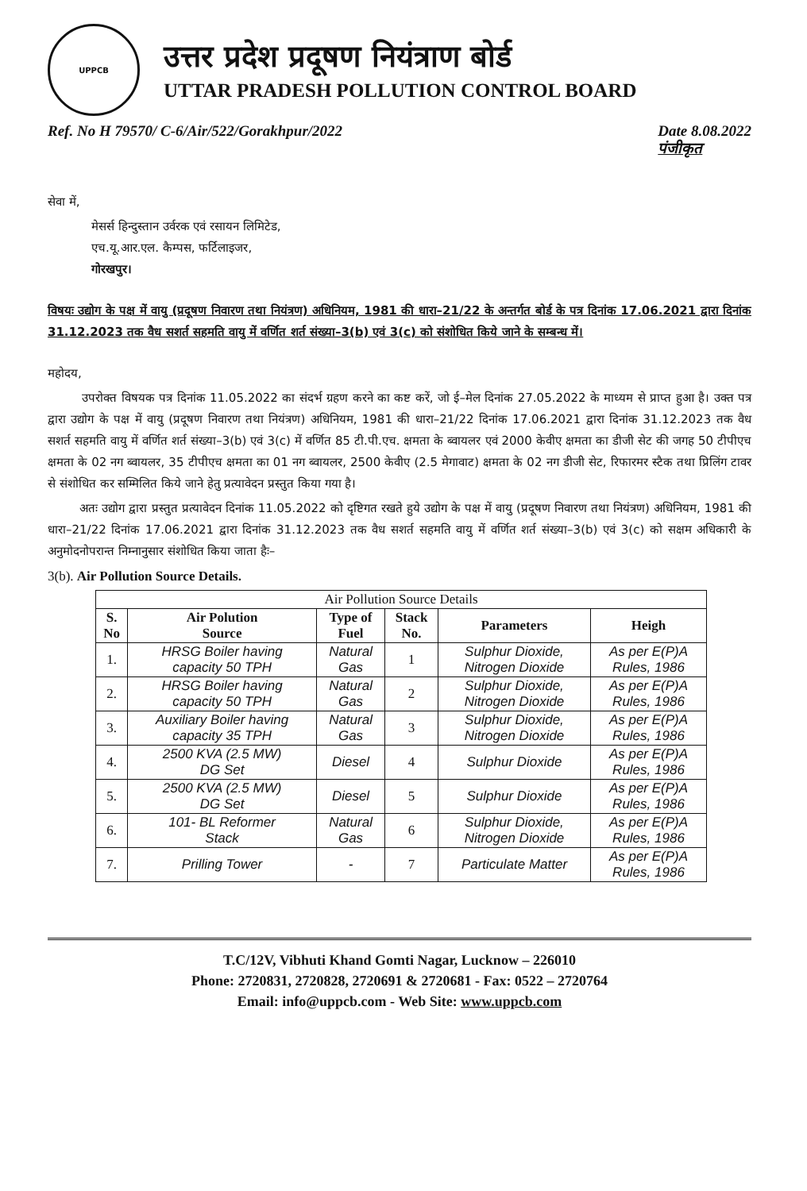UPPCB
उत्तर प्रदेश प्रदूषण नियंत्राण बोर्ड
UTTAR PRADESH POLLUTION CONTROL BOARD
Ref. No H 79570/ C-6/Air/522/Gorakhpur/2022 Date 8.08.2022
पंजीकृत
सेवा में,
मेसर्स हिन्दुस्तान उर्वरक एवं रसायन लिमिटेड,
एच.यू.आर.एल. कैम्पस, फर्टिलाइजर,
गोरखपुर।
विषयः उद्योग के पक्ष में वायु (प्रदूषण निवारण तथा नियंत्रण) अधिनियम, 1981 की धारा–21/22 के अन्तर्गत बोर्ड के पत्र दिनांक 17.06.2021 द्वारा दिनांक 31.12.2023 तक वैध सशर्त सहमति वायु में वर्णित शर्त संख्या–3(b) एवं 3(c) को संशोधित किये जाने के सम्बन्ध में।
महोदय,
उपरोक्त विषयक पत्र दिनांक 11.05.2022 का संदर्भ ग्रहण करने का कष्ट करें, जो ई–मेल दिनांक 27.05.2022 के माध्यम से प्राप्त हुआ है। उक्त पत्र द्वारा उद्योग के पक्ष में वायु (प्रदूषण निवारण तथा नियंत्रण) अधिनियम, 1981 की धारा–21/22 दिनांक 17.06.2021 द्वारा दिनांक 31.12.2023 तक वैध सशर्त सहमति वायु में वर्णित शर्त संख्या–3(b) एवं 3(c) में वर्णित 85 टी.पी.एच. क्षमता के ब्वायलर एवं 2000 केवीए क्षमता का डीजी सेट की जगह 50 टीपीएच क्षमता के 02 नग ब्वायलर, 35 टीपीएच क्षमता का 01 नग ब्वायलर, 2500 केवीए (2.5 मेगावाट) क्षमता के 02 नग डीजी सेट, रिफारमर स्टैक तथा प्रिलिंग टावर से संशोधित कर सम्मिलित किये जाने हेतु प्रत्यावेदन प्रस्तुत किया गया है।
अतः उद्योग द्वारा प्रस्तुत प्रत्यावेदन दिनांक 11.05.2022 को दृष्टिगत रखते हुये उद्योग के पक्ष में वायु (प्रदूषण निवारण तथा नियंत्रण) अधिनियम, 1981 की धारा–21/22 दिनांक 17.06.2021 द्वारा दिनांक 31.12.2023 तक वैध सशर्त सहमति वायु में वर्णित शर्त संख्या–3(b) एवं 3(c) को सक्षम अधिकारी के अनुमोदनोपरान्त निम्नानुसार संशोधित किया जाता हैः–
3(b). Air Pollution Source Details.
| Air Pollution Source Details | | | | | |
| --- | --- | --- | --- | --- | --- |
| S. No | Air Polution Source | Type of Fuel | Stack No. | Parameters | Heigh |
| 1. | HRSG Boiler having capacity 50 TPH | Natural Gas | 1 | Sulphur Dioxide, Nitrogen Dioxide | As per E(P)A Rules, 1986 |
| 2. | HRSG Boiler having capacity 50 TPH | Natural Gas | 2 | Sulphur Dioxide, Nitrogen Dioxide | As per E(P)A Rules, 1986 |
| 3. | Auxiliary Boiler having capacity 35 TPH | Natural Gas | 3 | Sulphur Dioxide, Nitrogen Dioxide | As per E(P)A Rules, 1986 |
| 4. | 2500 KVA (2.5 MW) DG Set | Diesel | 4 | Sulphur Dioxide | As per E(P)A Rules, 1986 |
| 5. | 2500 KVA (2.5 MW) DG Set | Diesel | 5 | Sulphur Dioxide | As per E(P)A Rules, 1986 |
| 6. | 101- BL Reformer Stack | Natural Gas | 6 | Sulphur Dioxide, Nitrogen Dioxide | As per E(P)A Rules, 1986 |
| 7. | Prilling Tower | - | 7 | Particulate Matter | As per E(P)A Rules, 1986 |
T.C/12V, Vibhuti Khand Gomti Nagar, Lucknow – 226010
Phone: 2720831, 2720828, 2720691 & 2720681 - Fax: 0522 – 2720764
Email: info@uppcb.com - Web Site: www.uppcb.com